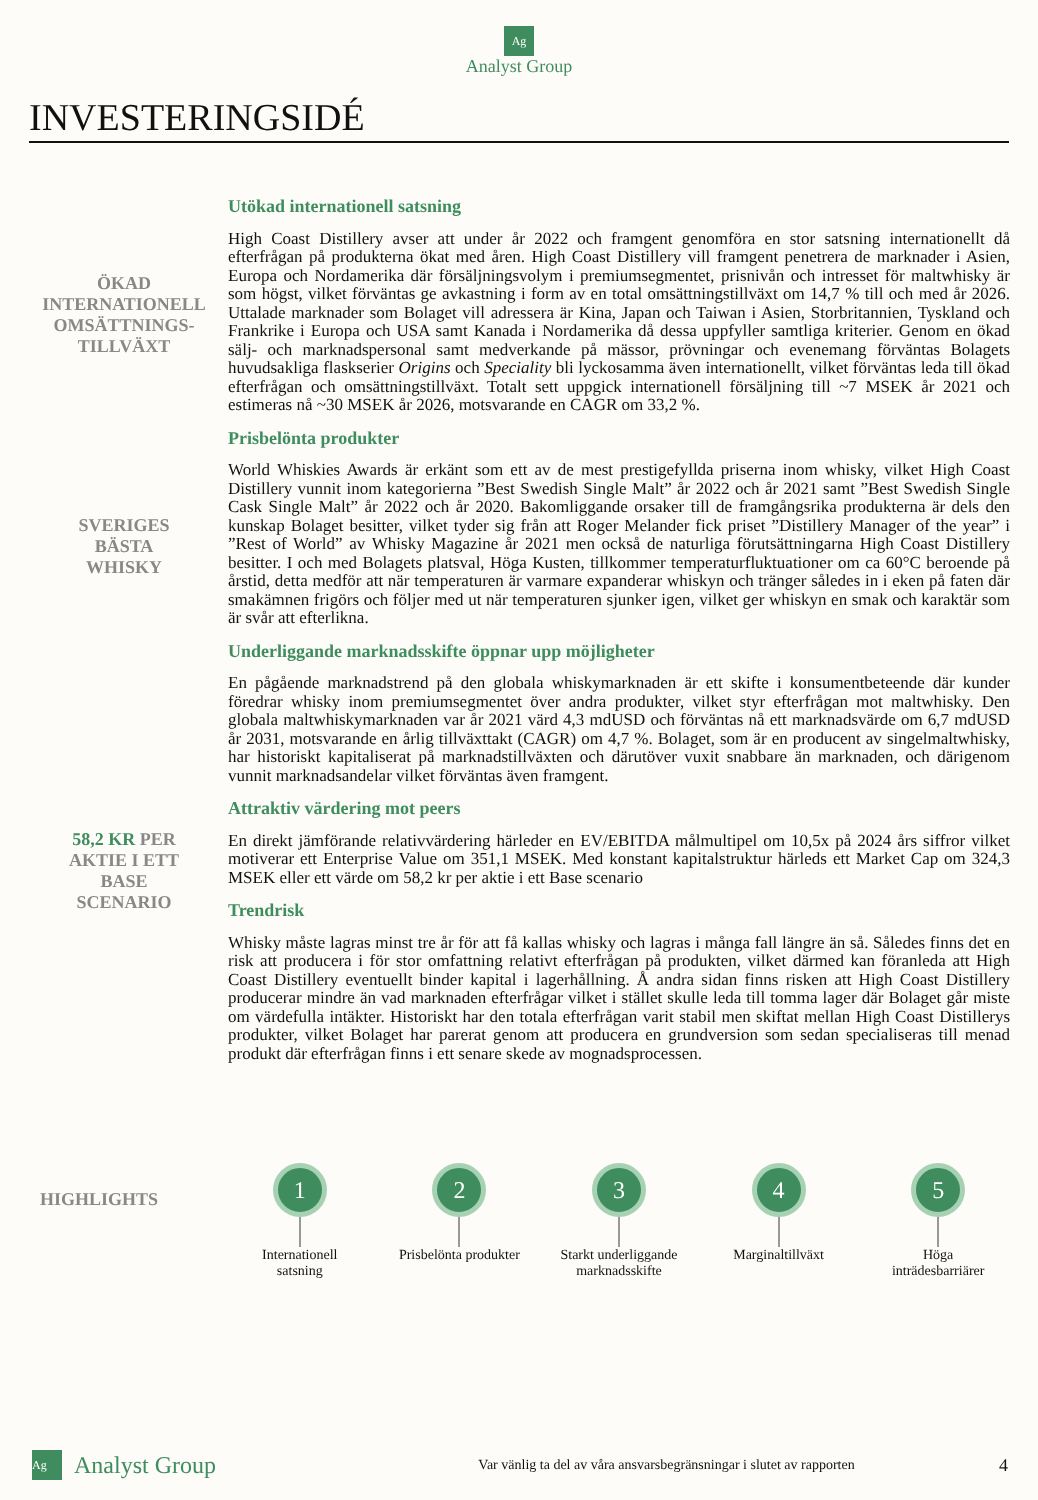Ag
Analyst Group
INVESTERINGSIDÉ
ÖKAD
INTERNATIONELL
OMSÄTTNINGS-
TILLVÄXT
Utökad internationell satsning
High Coast Distillery avser att under år 2022 och framgent genomföra en stor satsning internationellt då efterfrågan på produkterna ökat med åren. High Coast Distillery vill framgent penetrera de marknader i Asien, Europa och Nordamerika där försäljningsvolym i premiumsegmentet, prisnivån och intresset för maltwhisky är som högst, vilket förväntas ge avkastning i form av en total omsättningstillväxt om 14,7 % till och med år 2026. Uttalade marknader som Bolaget vill adressera är Kina, Japan och Taiwan i Asien, Storbritannien, Tyskland och Frankrike i Europa och USA samt Kanada i Nordamerika då dessa uppfyller samtliga kriterier. Genom en ökad sälj- och marknadspersonal samt medverkande på mässor, prövningar och evenemang förväntas Bolagets huvudsakliga flaskserier Origins och Speciality bli lyckosamma även internationellt, vilket förväntas leda till ökad efterfrågan och omsättningstillväxt. Totalt sett uppgick internationell försäljning till ~7 MSEK år 2021 och estimeras nå ~30 MSEK år 2026, motsvarande en CAGR om 33,2 %.
SVERIGES
BÄSTA
WHISKY
Prisbelönta produkter
World Whiskies Awards är erkänt som ett av de mest prestigefyllda priserna inom whisky, vilket High Coast Distillery vunnit inom kategorierna ”Best Swedish Single Malt” år 2022 och år 2021 samt ”Best Swedish Single Cask Single Malt” år 2022 och år 2020. Bakomliggande orsaker till de framgångsrika produkterna är dels den kunskap Bolaget besitter, vilket tyder sig från att Roger Melander fick priset ”Distillery Manager of the year” i ”Rest of World” av Whisky Magazine år 2021 men också de naturliga förutsättningarna High Coast Distillery besitter. I och med Bolagets platsval, Höga Kusten, tillkommer temperaturfluktuationer om ca 60°C beroende på årstid, detta medför att när temperaturen är varmare expanderar whiskyn och tränger således in i eken på faten där smakämnen frigörs och följer med ut när temperaturen sjunker igen, vilket ger whiskyn en smak och karaktär som är svår att efterlikna.
Underliggande marknadsskifte öppnar upp möjligheter
En pågående marknadstrend på den globala whiskymarknaden är ett skifte i konsumentbeteende där kunder föredrar whisky inom premiumsegmentet över andra produkter, vilket styr efterfrågan mot maltwhisky. Den globala maltwhiskymarknaden var år 2021 värd 4,3 mdUSD och förväntas nå ett marknadsvärde om 6,7 mdUSD år 2031, motsvarande en årlig tillväxttakt (CAGR) om 4,7 %. Bolaget, som är en producent av singelmaltwhisky, har historiskt kapitaliserat på marknadstillväxten och därutöver vuxit snabbare än marknaden, och därigenom vunnit marknadsandelar vilket förväntas även framgent.
58,2 KR PER
AKTIE I ETT
BASE
SCENARIO
Attraktiv värdering mot peers
En direkt jämförande relativvärdering härleder en EV/EBITDA målmultipel om 10,5x på 2024 års siffror vilket motiverar ett Enterprise Value om 351,1 MSEK. Med konstant kapitalstruktur härleds ett Market Cap om 324,3 MSEK eller ett värde om 58,2 kr per aktie i ett Base scenario
Trendrisk
Whisky måste lagras minst tre år för att få kallas whisky och lagras i många fall längre än så. Således finns det en risk att producera i för stor omfattning relativt efterfrågan på produkten, vilket därmed kan föranleda att High Coast Distillery eventuellt binder kapital i lagerhållning. Å andra sidan finns risken att High Coast Distillery producerar mindre än vad marknaden efterfrågar vilket i stället skulle leda till tomma lager där Bolaget går miste om värdefulla intäkter. Historiskt har den totala efterfrågan varit stabil men skiftat mellan High Coast Distillerys produkter, vilket Bolaget har parerat genom att producera en grundversion som sedan specialiseras till menad produkt där efterfrågan finns i ett senare skede av mognadsprocessen.
HIGHLIGHTS
1
Internationell
satsning
2
Prisbelönta produkter
3
Starkt underliggande
marknadsskifte
4
Marginaltillväxt
5
Höga
inträdesbarriärer
Ag Analyst Group Var vänlig ta del av våra ansvarsbegränsningar i slutet av rapporten 4